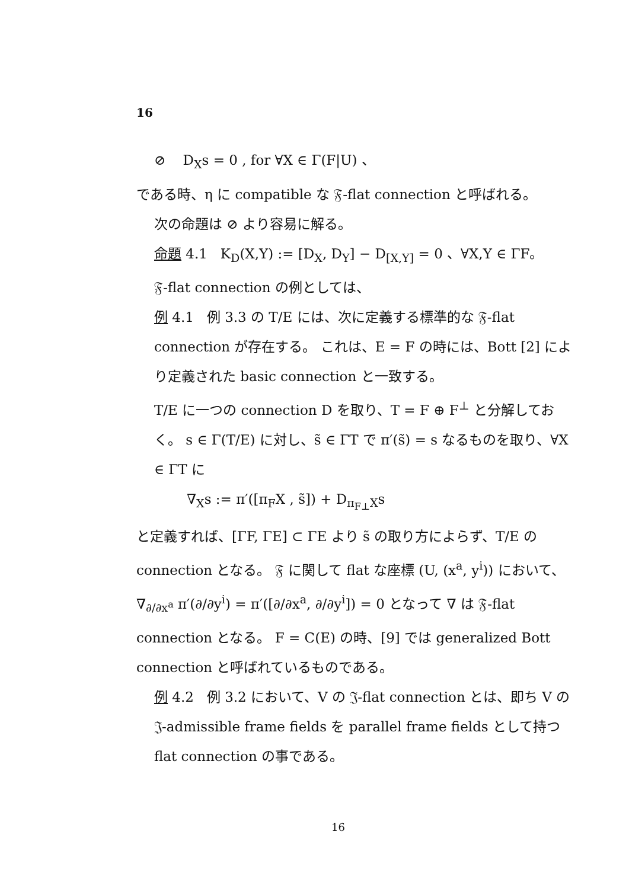16
⊘ D<sub>X</sub>s = 0 , for ∀X ∈ Γ(F|U) 、
である時、η に compatible な 𝔉-flat connection と呼ばれる。
次の命題は ⊘ より容易に解る。
命題 4.1 K<sub>D</sub>(X,Y) := [D<sub>X</sub>, D<sub>Y</sub>] − D<sub>[X,Y]</sub> = 0 、∀X,Y ∈ ΓF。
𝔉-flat connection の例としては、
例 4.1 例 3.3 の T/E には、次に定義する標準的な 𝔉-flat connection が存在する。 これは、E = F の時には、Bott [2] により定義された basic connection と一致する。
T/E に一つの connection D を取り、T = F ⊕ F<sup>⊥</sup> と分解しておく。 s ∈ Γ(T/E) に対し、s̃ ∈ ΓT で π′(s̃) = s なるものを取り、∀X ∈ ΓT に
∇<sub>X</sub>s := π′([π<sub>F</sub>X , s̃]) + D<sub>π<sub>F⊥</sub>X</sub>s
と定義すれば、[ΓF, ΓE] ⊂ ΓE より s̃ の取り方によらず、T/E の connection となる。 𝔉 に関して flat な座標 (U, (x<sup>a</sup>, y<sup>i</sup>)) において、∇<sub>∂/∂x<sup>a</sup></sub> π′(∂/∂y<sup>i</sup>) = π′([∂/∂x<sup>a</sup>, ∂/∂y<sup>i</sup>]) = 0 となって ∇ は 𝔉-flat connection となる。 F = C(E) の時、[9] では generalized Bott connection と呼ばれているものである。
例 4.2 例 3.2 において、V の 𝔍-flat connection とは、即ち V の 𝔍-admissible frame fields を parallel frame fields として持つ flat connection の事である。
16